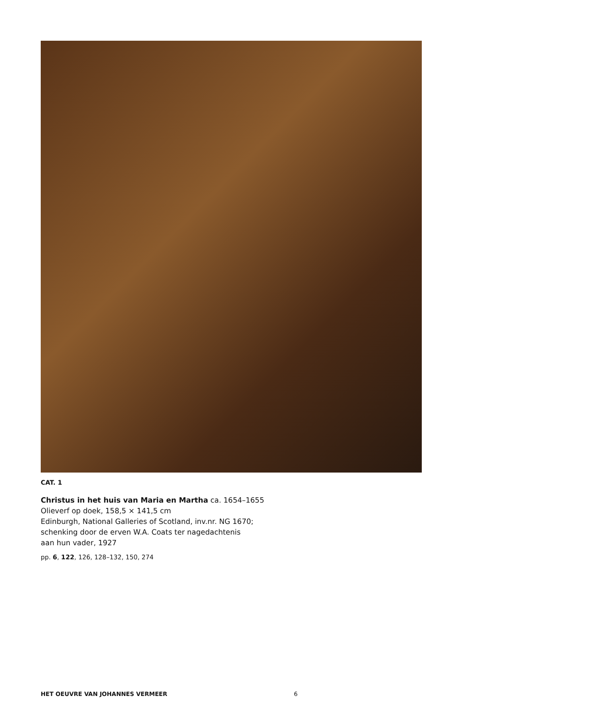CAT. 1
Christus in het huis van Maria en Martha ca. 1654–1655
Olieverf op doek, 158,5 × 141,5 cm
Edinburgh, National Galleries of Scotland, inv.nr. NG 1670;
schenking door de erven W.A. Coats ter nagedachtenis
aan hun vader, 1927
pp. 6, 122, 126, 128–132, 150, 274
HET OEUVRE VAN JOHANNES VERMEER 6